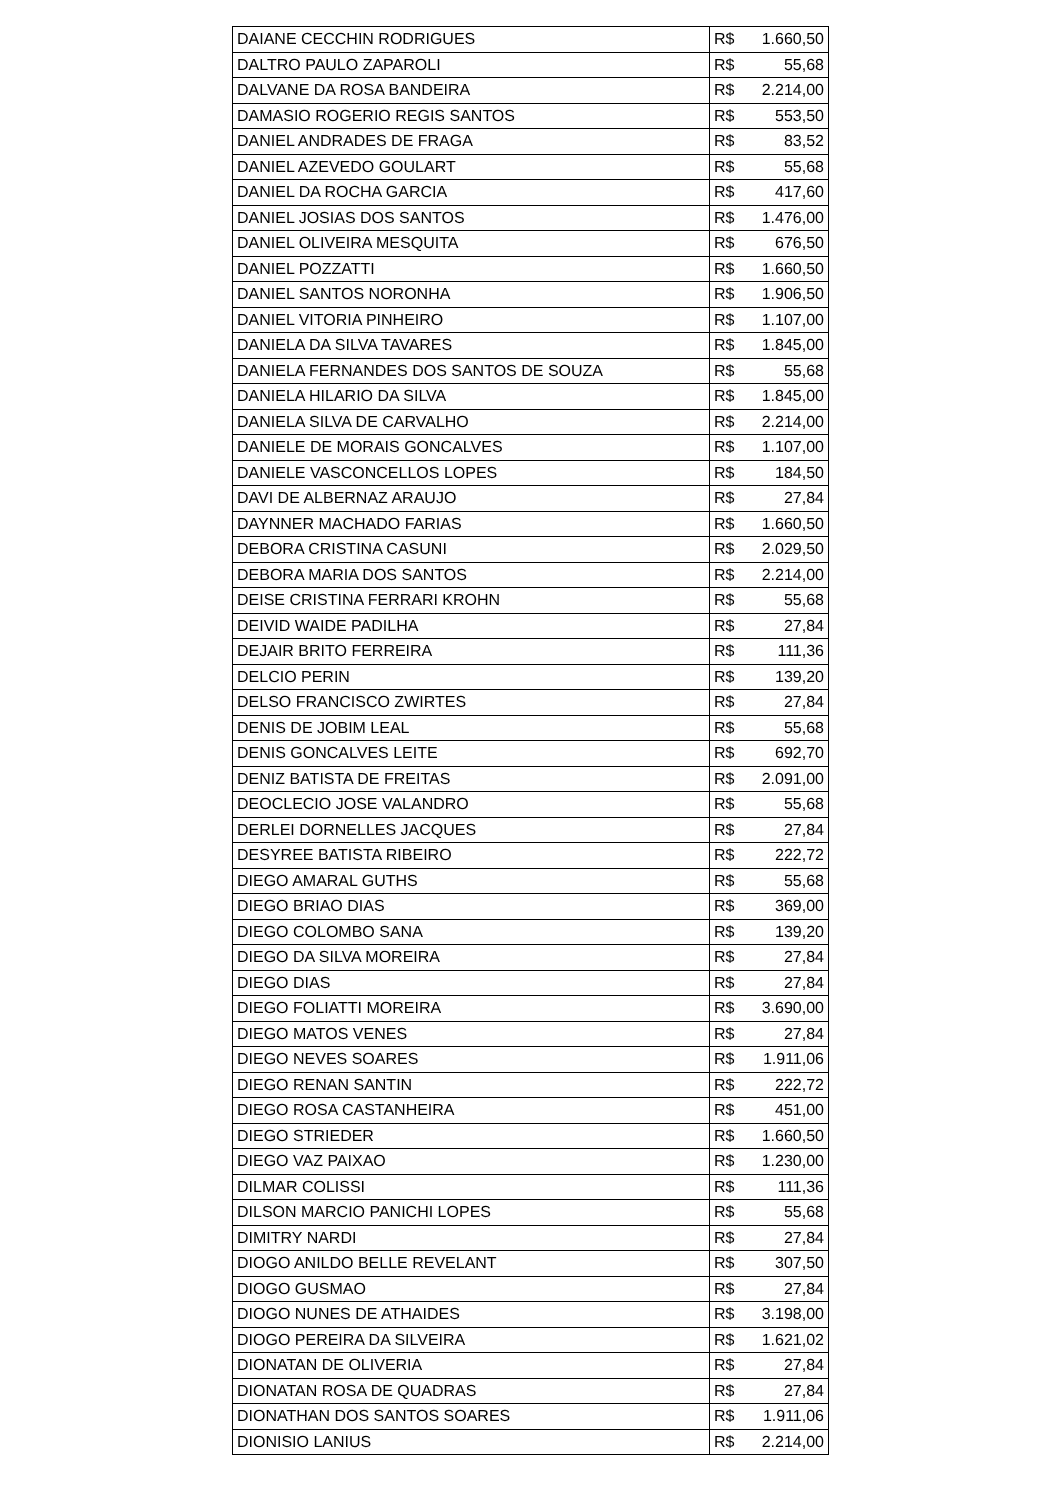| DAIANE CECCHIN RODRIGUES | R$ 1.660,50 |
| DALTRO PAULO ZAPAROLI | R$ 55,68 |
| DALVANE DA ROSA BANDEIRA | R$ 2.214,00 |
| DAMASIO ROGERIO REGIS SANTOS | R$ 553,50 |
| DANIEL ANDRADES DE FRAGA | R$ 83,52 |
| DANIEL AZEVEDO GOULART | R$ 55,68 |
| DANIEL DA ROCHA GARCIA | R$ 417,60 |
| DANIEL JOSIAS DOS SANTOS | R$ 1.476,00 |
| DANIEL OLIVEIRA MESQUITA | R$ 676,50 |
| DANIEL POZZATTI | R$ 1.660,50 |
| DANIEL SANTOS NORONHA | R$ 1.906,50 |
| DANIEL VITORIA PINHEIRO | R$ 1.107,00 |
| DANIELA DA SILVA TAVARES | R$ 1.845,00 |
| DANIELA FERNANDES DOS SANTOS DE SOUZA | R$ 55,68 |
| DANIELA HILARIO DA SILVA | R$ 1.845,00 |
| DANIELA SILVA DE CARVALHO | R$ 2.214,00 |
| DANIELE DE MORAIS GONCALVES | R$ 1.107,00 |
| DANIELE VASCONCELLOS LOPES | R$ 184,50 |
| DAVI DE ALBERNAZ ARAUJO | R$ 27,84 |
| DAYNNER MACHADO FARIAS | R$ 1.660,50 |
| DEBORA CRISTINA CASUNI | R$ 2.029,50 |
| DEBORA MARIA DOS SANTOS | R$ 2.214,00 |
| DEISE CRISTINA FERRARI KROHN | R$ 55,68 |
| DEIVID WAIDE PADILHA | R$ 27,84 |
| DEJAIR BRITO FERREIRA | R$ 111,36 |
| DELCIO PERIN | R$ 139,20 |
| DELSO FRANCISCO ZWIRTES | R$ 27,84 |
| DENIS DE JOBIM LEAL | R$ 55,68 |
| DENIS GONCALVES LEITE | R$ 692,70 |
| DENIZ BATISTA DE FREITAS | R$ 2.091,00 |
| DEOCLECIO JOSE VALANDRO | R$ 55,68 |
| DERLEI DORNELLES JACQUES | R$ 27,84 |
| DESYREE BATISTA RIBEIRO | R$ 222,72 |
| DIEGO AMARAL GUTHS | R$ 55,68 |
| DIEGO BRIAO DIAS | R$ 369,00 |
| DIEGO COLOMBO SANA | R$ 139,20 |
| DIEGO DA SILVA MOREIRA | R$ 27,84 |
| DIEGO DIAS | R$ 27,84 |
| DIEGO FOLIATTI MOREIRA | R$ 3.690,00 |
| DIEGO MATOS VENES | R$ 27,84 |
| DIEGO NEVES SOARES | R$ 1.911,06 |
| DIEGO RENAN SANTIN | R$ 222,72 |
| DIEGO ROSA CASTANHEIRA | R$ 451,00 |
| DIEGO STRIEDER | R$ 1.660,50 |
| DIEGO VAZ PAIXAO | R$ 1.230,00 |
| DILMAR COLISSI | R$ 111,36 |
| DILSON MARCIO PANICHI LOPES | R$ 55,68 |
| DIMITRY NARDI | R$ 27,84 |
| DIOGO ANILDO BELLE REVELANT | R$ 307,50 |
| DIOGO GUSMAO | R$ 27,84 |
| DIOGO NUNES DE ATHAIDES | R$ 3.198,00 |
| DIOGO PEREIRA DA SILVEIRA | R$ 1.621,02 |
| DIONATAN DE OLIVERIA | R$ 27,84 |
| DIONATAN ROSA DE QUADRAS | R$ 27,84 |
| DIONATHAN DOS SANTOS SOARES | R$ 1.911,06 |
| DIONISIO LANIUS | R$ 2.214,00 |